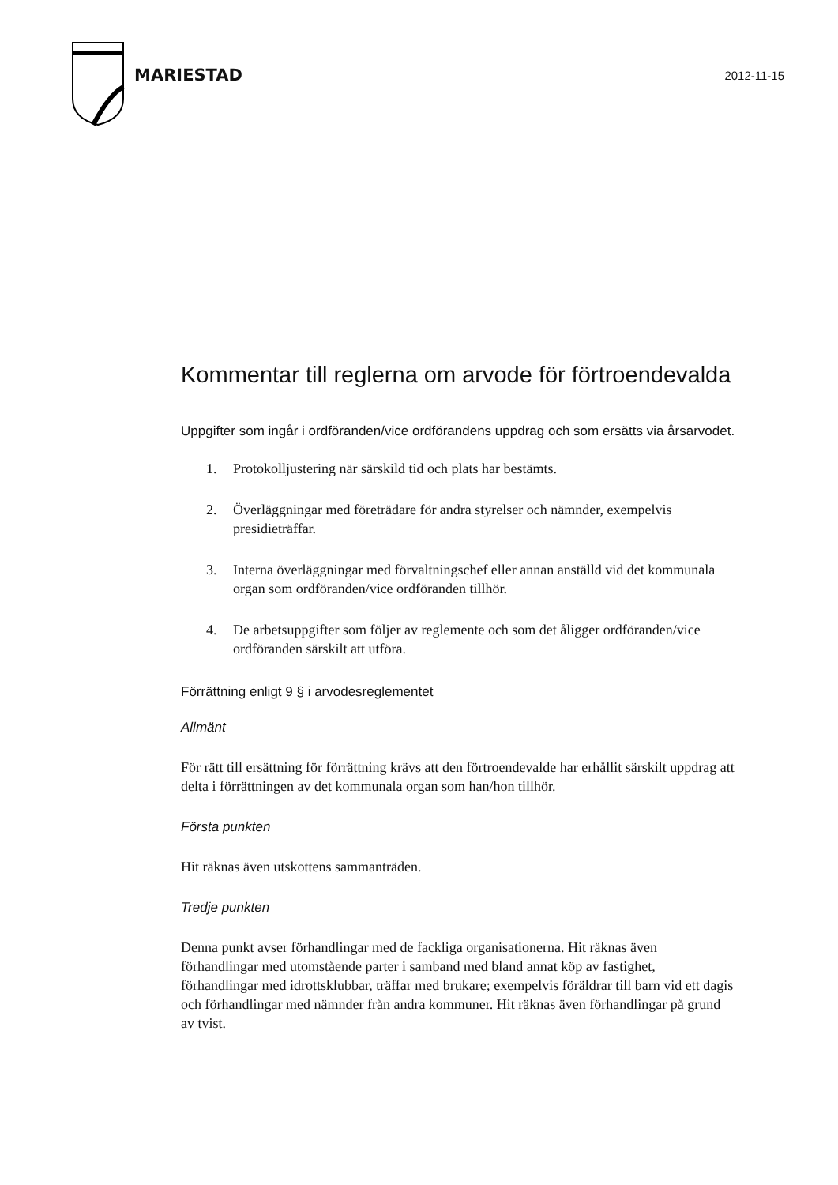MARIESTAD
2012-11-15
Kommentar till reglerna om arvode för förtroendevalda
Uppgifter som ingår i ordföranden/vice ordförandens uppdrag och som ersätts via årsarvodet.
1. Protokolljustering när särskild tid och plats har bestämts.
2. Överläggningar med företrädare för andra styrelser och nämnder, exempelvis presidieträffar.
3. Interna överläggningar med förvaltningschef eller annan anställd vid det kommunala organ som ordföranden/vice ordföranden tillhör.
4. De arbetsuppgifter som följer av reglemente och som det åligger ordföranden/vice ordföranden särskilt att utföra.
Förrättning enligt 9 § i arvodesreglementet
Allmänt
För rätt till ersättning för förrättning krävs att den förtroendevalde har erhållit särskilt uppdrag att delta i förrättningen av det kommunala organ som han/hon tillhör.
Första punkten
Hit räknas även utskottens sammanträden.
Tredje punkten
Denna punkt avser förhandlingar med de fackliga organisationerna. Hit räknas även förhandlingar med utomstående parter i samband med bland annat köp av fastighet, förhandlingar med idrottsklubbar, träffar med brukare; exempelvis föräldrar till barn vid ett dagis och förhandlingar med nämnder från andra kommuner. Hit räknas även förhandlingar på grund av tvist.